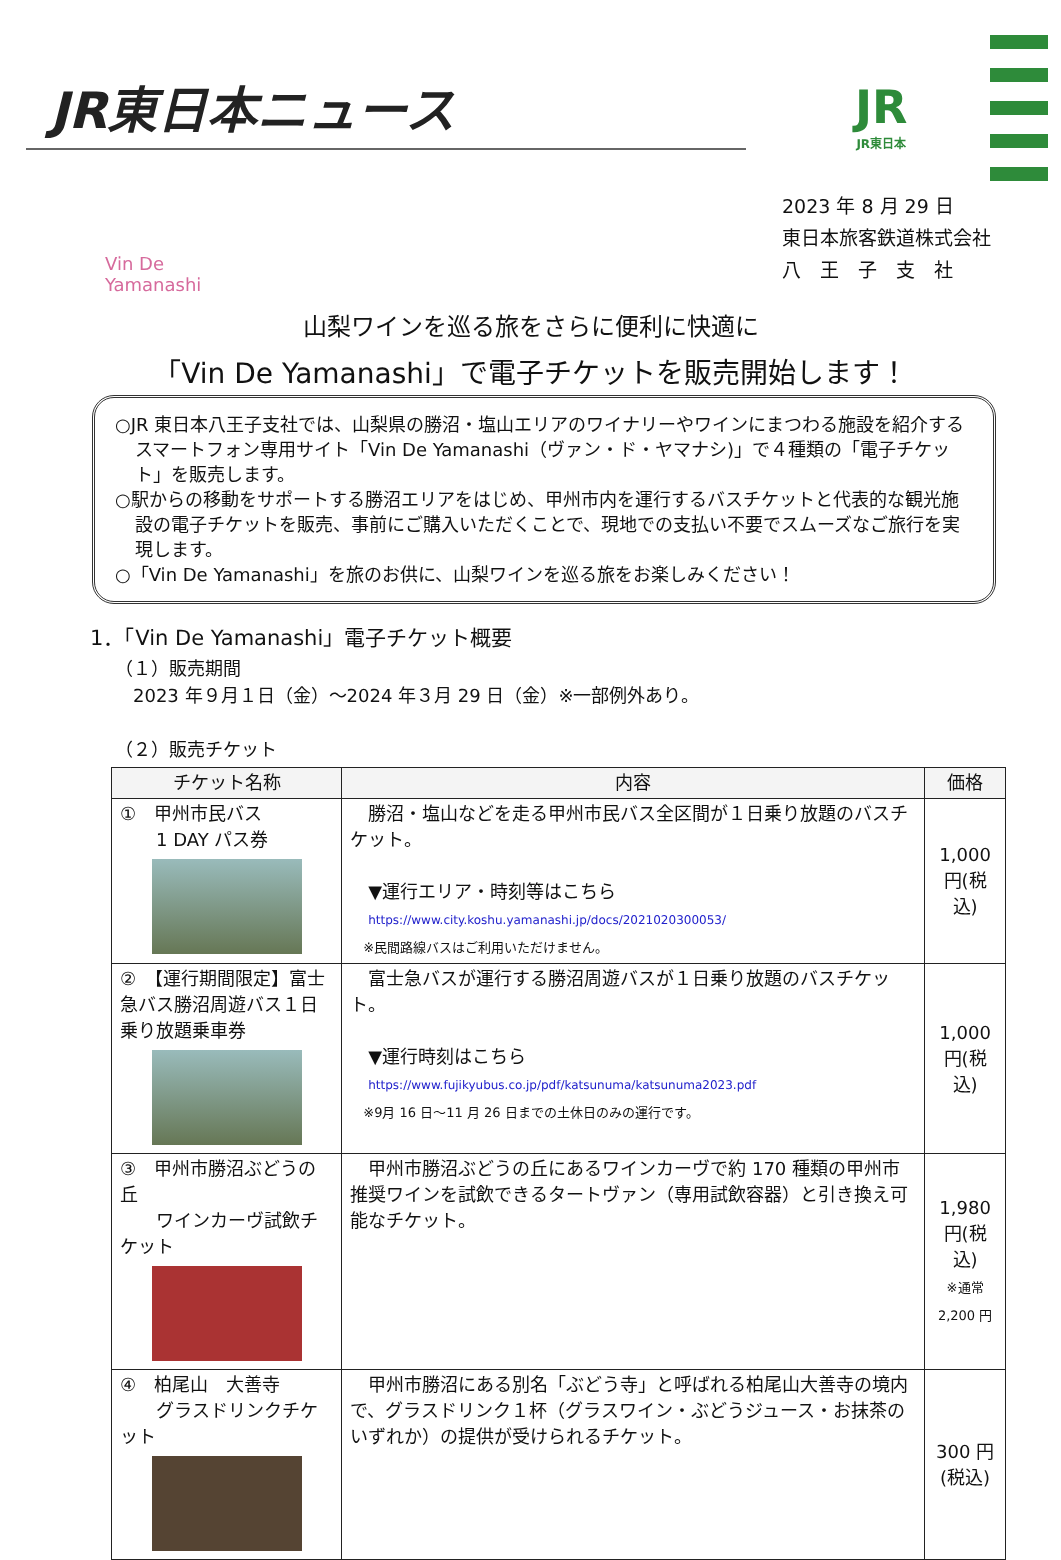JR東日本ニュース JR
JR東日本
Vin De Yamanashi
2023 年 8 月 29 日
東日本旅客鉄道株式会社
八　王　子　支　社
山梨ワインを巡る旅をさらに便利に快適に
「Vin De Yamanashi」で電子チケットを販売開始します！
○JR 東日本八王子支社では、山梨県の勝沼・塩山エリアのワイナリーやワインにまつわる施設を紹介するスマートフォン専用サイト「Vin De Yamanashi（ヴァン・ド・ヤマナシ)」で４種類の「電子チケット」を販売します。
○駅からの移動をサポートする勝沼エリアをはじめ、甲州市内を運行するバスチケットと代表的な観光施設の電子チケットを販売、事前にご購入いただくことで、現地での支払い不要でスムーズなご旅行を実現します。
○「Vin De Yamanashi」を旅のお供に、山梨ワインを巡る旅をお楽しみください！
1．「Vin De Yamanashi」電子チケット概要
（１）販売期間
　2023 年９月１日（金）～2024 年３月 29 日（金）※一部例外あり。
（２）販売チケット
| チケット名称 | 内容 | 価格 |
| --- | --- | --- |
| ① 甲州市民バス 1 DAY パス券 | 勝沼・塩山などを走る甲州市民バス全区間が１日乗り放題のバスチケット。 ▼運行エリア・時刻等はこちら https://www.city.koshu.yamanashi.jp/docs/2021020300053/ ※民間路線バスはご利用いただけません。 | 1,000 円(税込) |
| ② 【運行期間限定】富士急バス勝沼周遊バス１日乗り放題乗車券 | 富士急バスが運行する勝沼周遊バスが１日乗り放題のバスチケット。 ▼運行時刻はこちら https://www.fujikyubus.co.jp/pdf/katsunuma/katsunuma2023.pdf ※9月 16 日～11 月 26 日までの土休日のみの運行です。 | 1,000 円(税込) |
| ③ 甲州市勝沼ぶどうの丘 ワインカーヴ試飲チケット | 甲州市勝沼ぶどうの丘にあるワインカーヴで約 170 種類の甲州市推奨ワインを試飲できるタートヴァン（専用試飲容器）と引き換え可能なチケット。 | 1,980 円(税込) ※通常 2,200 円 |
| ④ 柏尾山 大善寺 グラスドリンクチケット | 甲州市勝沼にある別名「ぶどう寺」と呼ばれる柏尾山大善寺の境内で、グラスドリンク１杯（グラスワイン・ぶどうジュース・お抹茶のいずれか）の提供が受けられるチケット。 | 300 円(税込) |